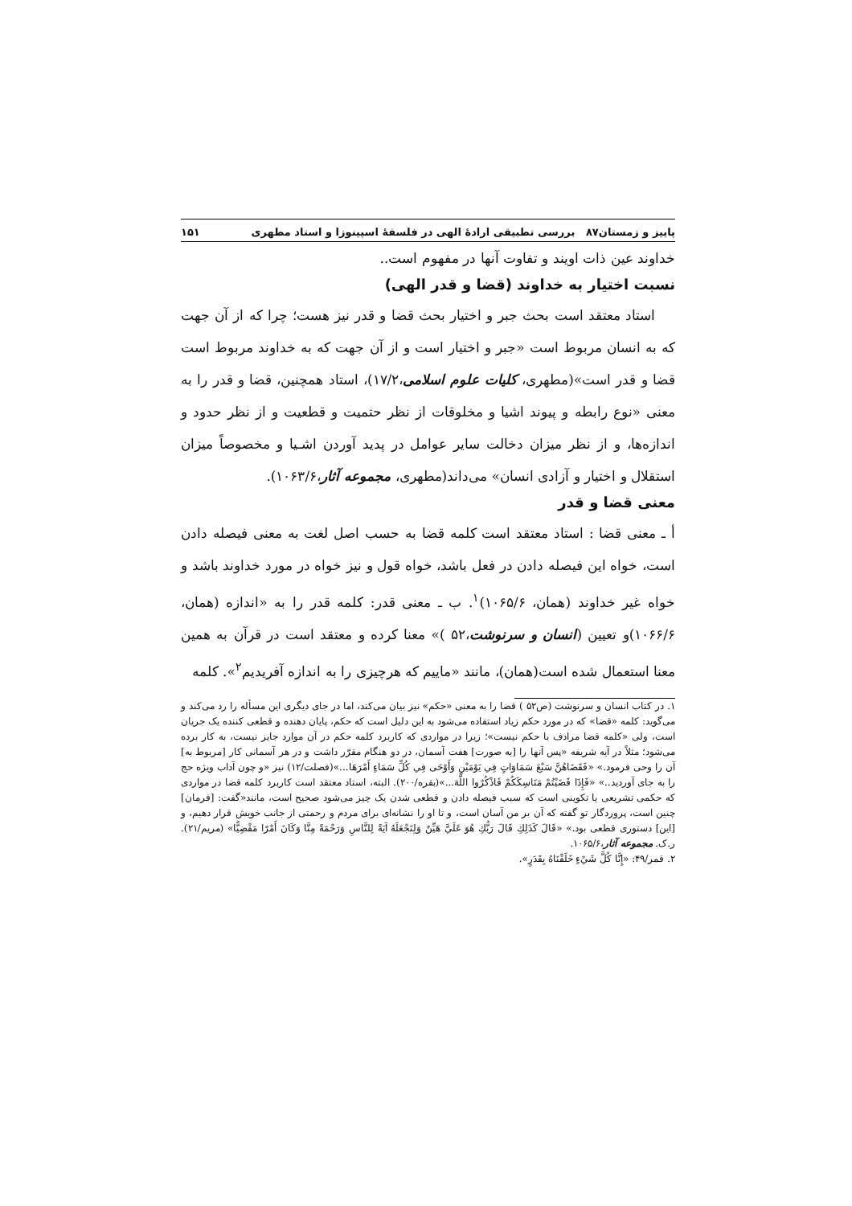پاییز و زمستان۸۷ بررسی تطبیقی ارادۀ الهی در فلسفۀ اسپینوزا و استاد مطهری ۱۵۱
خداوند عین ذات اویند و تفاوت آنها در مفهوم است..
نسبت اختیار به خداوند (قضا و قدر الهی)
استاد معتقد است بحث جبر و اختیار بحث قضا و قدر نیز هست؛ چرا که از آن جهت که به انسان مربوط است «جبر و اختیار است و از آن جهت که به خداوند مربوط است قضا و قدر است»(مطهری، کلیات علوم اسلامی،۱۷/۲)، استاد همچنین، قضا و قدر را به معنی «نوع رابطه و پیوند اشیا و مخلوقات از نظر حتمیت و قطعیت و از نظر حدود و اندازه‌ها، و از نظر میزان دخالت سایر عوامل در پدید آوردن اشـیا و مخصوصاً میزان استقلال و اختیار و آزادی انسان» می‌داند(مطهری، مجموعه آثار،۱۰۶۳/۶).
معنی قضا و قدر
أ ـ معنی قضا : استاد معتقد است کلمه قضا به حسب اصل لغت به معنی فیصله دادن است، خواه این فیصله دادن در فعل باشد، خواه قول و نیز خواه در مورد خداوند باشد و خواه غیر خداوند (همان، ۱۰۶۵/۶)<sup>۱</sup>. ب ـ معنی قدر: کلمه قدر را به «اندازه (همان، ۱۰۶۶/۶)و تعیین (انسان و سرنوشت،۵۲ )» معنا کرده و معتقد است در قرآن به همین معنا استعمال شده است(همان)، مانند «ماییم که هرچیزی را به اندازه آفریدیم<sup>۲</sup>». کلمه
۱. در کتاب انسان و سرنوشت (ص۵۲ ) قضا را به معنی «حکم» نیز بیان می‌کند، اما در جای دیگری این مسأله را رد می‌کند و می‌گوید: کلمه «قضا» که در مورد حکم زیاد استفاده می‌شود به این دلیل است که حکم، پایان دهنده و قطعی کننده یک جریان است، ولی «کلمه قضا مرادف با حکم نیست»؛ زیرا در مواردی که کاربرد کلمه حکم در آن موارد جایز نیست، به کار برده می‌شود؛ مثلاً در آیه شریفه «پس آنها را [به صورت] هفت آسمان، در دو هنگام مقرّر داشت و در هر آسمانی کار [مربوط به] آن را وحی فرمود.» «فَقَضَاهُنَّ سَبْعَ سَمَاوَاتٍ فِي يَوْمَيْنِ وَأَوْحَى فِي كُلِّ سَمَاءٍ أَمْرَهَا...»(فصلت/۱۲) نیز «و چون آداب ویژه حج را به جای آوردید..» «فَإِذَا قَضَيْتُمْ مَنَاسِكَكُمْ فَاذْكُرُوا اللَّهَ...»(بقره/۲۰۰). البته، استاد معتقد است کاربرد کلمه قضا در مواردی که حکمی تشریعی یا تکوینی است که سبب فیصله دادن و قطعی شدن یک چیز می‌شود صحیح است، مانند«گفت: [فرمان] چنین است، پروردگار تو گفته که آن بر من آسان است، و تا او را نشانه‌ای برای مردم و رحمتی از جانب خویش قرار دهیم، و [این] دستوری قطعی بود.» «قَالَ كَذَلِكِ قَالَ رَبُّكِ هُوَ عَلَيَّ هَيِّنٌ وَلِنَجْعَلَهُ آيَةً لِلنَّاسِ وَرَحْمَةً مِنَّا وَكَانَ أَمْرًا مَقْضِيًّا» (مریم/۲۱). ر.ک. مجموعه آثار،۱۰۶۵/۶.
۲. قمر/۴۹: «إِنَّا كُلَّ شَيْءٍ خَلَقْنَاهُ بِقَدَرٍ».